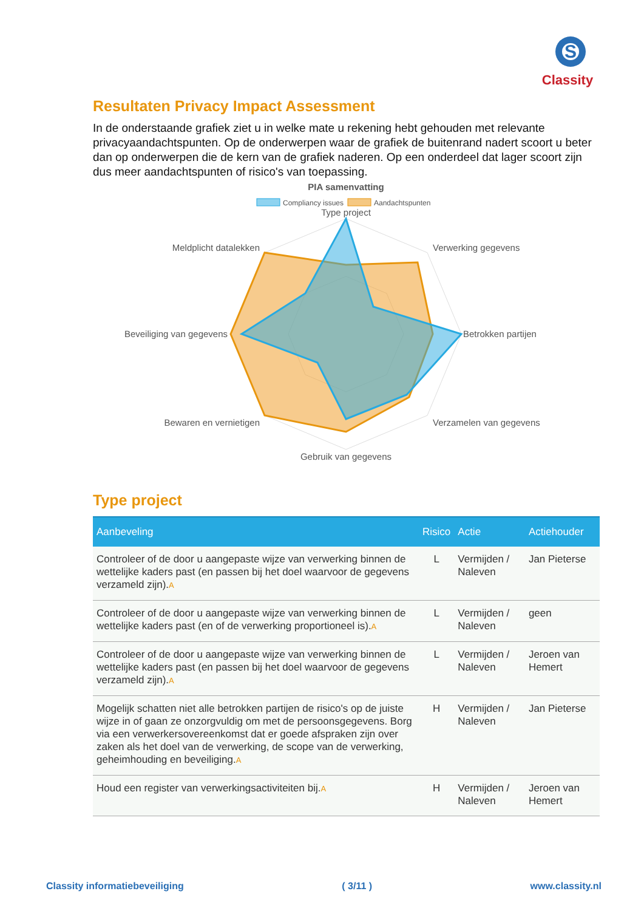S
Classity
Resultaten Privacy Impact Assessment
In de onderstaande grafiek ziet u in welke mate u rekening hebt gehouden met relevante privacyaandachtspunten. Op de onderwerpen waar de grafiek de buitenrand nadert scoort u beter dan op onderwerpen die de kern van de grafiek naderen. Op een onderdeel dat lager scoort zijn dus meer aandachtspunten of risico's van toepassing.
PIA samenvatting
Compliancy issues
Aandachtspunten
Type project
Verwerking gegevens
Betrokken partijen
Verzamelen van gegevens
Gebruik van gegevens
Bewaren en vernietigen
Beveiliging van gegevens
Meldplicht datalekken
Type project
| Aanbeveling | Risico | Actie | Actiehouder |
| --- | --- | --- | --- |
| Controleer of de door u aangepaste wijze van verwerking binnen de wettelijke kaders past (en passen bij het doel waarvoor de gegevens verzameld zijn). A | L | Vermijden / Naleven | Jan Pieterse |
| Controleer of de door u aangepaste wijze van verwerking binnen de wettelijke kaders past (en of de verwerking proportioneel is). A | L | Vermijden / Naleven | geen |
| Controleer of de door u aangepaste wijze van verwerking binnen de wettelijke kaders past (en passen bij het doel waarvoor de gegevens verzameld zijn). A | L | Vermijden / Naleven | Jeroen van Hemert |
| Mogelijk schatten niet alle betrokken partijen de risico's op de juiste wijze in of gaan ze onzorgvuldig om met de persoonsgegevens. Borg via een verwerkersovereenkomst dat er goede afspraken zijn over zaken als het doel van de verwerking, de scope van de verwerking, geheimhouding en beveiliging. A | H | Vermijden / Naleven | Jan Pieterse |
| Houd een register van verwerkingsactiviteiten bij. A | H | Vermijden / Naleven | Jeroen van Hemert |
Classity informatiebeveiliging ( 3/11 ) www.classity.nl